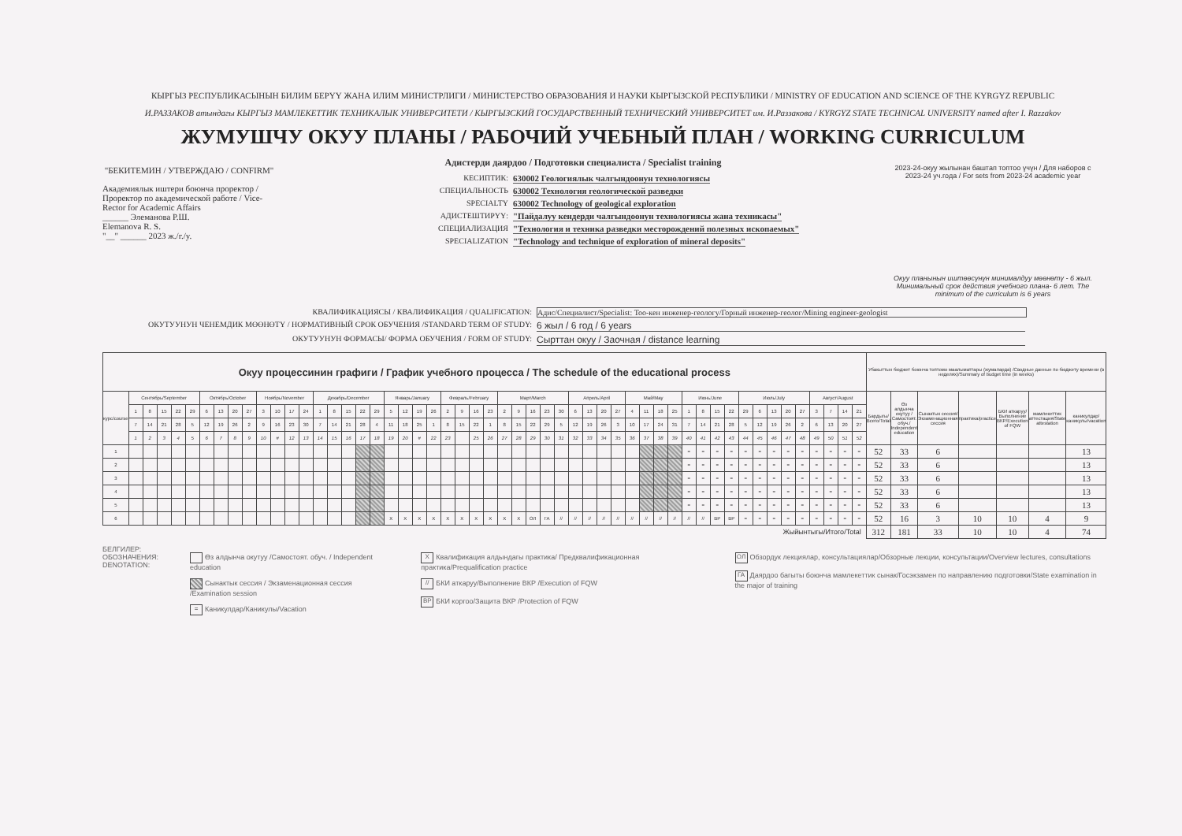КЫРГЫЗ РЕСПУБЛИКАСЫНЫН БИЛИМ БЕРҮҮ ЖАНА ИЛИМ МИНИСТРЛИГИ / МИНИСТЕРСТВО ОБРАЗОВАНИЯ И НАУКИ КЫРГЫЗСКОЙ РЕСПУБЛИКИ / MINISTRY OF EDUCATION AND SCIENCE OF THE KYRGYZ REPUBLIC
И.РАЗЗАКОВ атындагы КЫРГЫЗ МАМЛЕКЕТТИК ТЕХНИКАЛЫК УНИВЕРСИТЕТИ / КЫРГЫЗСКИЙ ГОСУДАРСТВЕННЫЙ ТЕХНИЧЕСКИЙ УНИВЕРСИТЕТ им. И.Раззакова / KYRGYZ STATE TECHNICAL UNIVERSITY named after I. Razzakov
ЖУМУШЧУ ОКУУ ПЛАНЫ / РАБОЧИЙ УЧЕБНЫЙ ПЛАН / WORKING CURRICULUM
"БЕКИТЕМИН / УТВЕРЖДАЮ / CONFIRM"
Академиялык иштери боюнча проректор / Проректор по академической работе / Vice-Rector for Academic Affairs
______ Элеманова Р.Ш.
Elemanova R. S.
"__" ______ 2023 ж./г./y.
Адистерди даярдоо / Подготовки специалиста / Specialist training
КЕСИПТИК: 630002 Геологиялык чалгындоонун технологиясы
СПЕЦИАЛЬНОСТЬ 630002 Технология геологической разведки
SPECIALTY 630002 Technology of geological exploration
АДИСТЕШТИРҮҮ: "Пайдалуу кендерди чалгындоонун технологиясы жана техникасы"
СПЕЦИАЛИЗАЦИЯ "Технология и техника разведки месторождений полезных ископаемых"
SPECIALIZATION "Technology and technique of exploration of mineral deposits"
2023-24-окуу жылынан баштап топтоо үчүн / Для наборов с 2023-24 уч.года / For sets from 2023-24 academic year
Окуу планынын иштөөсүнүн минималдуу мөөнөтү - 6 жыл. Минимальный срок действия учебного плана- 6 лет. The minimum of the curriculum is 6 years
КВАЛИФИКАЦИЯСЫ / КВАЛИФИКАЦИЯ / QUALIFICATION: Адис/Специалист/Specialist: Тоо-кен инженер-геологу/Горный инженер-геолог/Mining engineer-geologist
ОКУТУУНУН ЧЕНЕМДИК МӨӨНӨТҮ / НОРМАТИВНЫЙ СРОК ОБУЧЕНИЯ /STANDARD TERM OF STUDY: 6 жыл / 6 год / 6 years
ОКУТУУНУН ФОРМАСЫ/ ФОРМА ОБУЧЕНИЯ / FORM OF STUDY: Сырттан окуу / Заочная / distance learning
| Окуу процессинин графиги / График учебного процесса / The schedule of the educational process | | | | | | | | | | | | | | | | | | | | | | | | | | | | | | | | | | | | | | | | | | | | | | | | | | | | | Убакыттын бюджет боюнча топтомо маалыматтары (жумаларда) /Сводные данные по бюджету времени (в неделях)/Summary of budget time (in weeks) | | | | | | |
| --- | --- | --- | --- | --- | --- | --- | --- | --- | --- | --- | --- | --- | --- | --- | --- | --- | --- | --- | --- | --- | --- | --- | --- | --- | --- | --- | --- | --- | --- | --- | --- | --- | --- | --- | --- | --- | --- | --- | --- | --- | --- | --- | --- | --- | --- | --- | --- | --- | --- | --- | --- | --- | --- | --- | --- | --- | --- | --- | --- |
| курс/course | Сентябрь/September | | | | | Октябрь/October | | | | Ноябрь/November | | | | Декабрь/December | | | | | Январь/January | | | | Февраль/February | | | | Март/March | | | | | Апрель/April | | | | Май/May | | | | Июнь/June | | | | Июль/July | | | | | Август/August | | | | Бардыгы/Всего/Total | Өз алдынча окутуу /Самостоят. обуч./ Independent education | Сынактык сессия/Экзаменационная сессия | практика/practice | БКИ аткаруу/Выполнение ВКР/Execution of FQW | мамлекеттик аттестация/State attestation | каникулдар/каникулы/vacation |
| | 1 | 8 | 15 | 22 | 29 | 6 | 13 | 20 | 27 | 3 | 10 | 17 | 24 | 1 | 8 | 15 | 22 | 29 | 5 | 12 | 19 | 26 | 2 | 9 | 16 | 23 | 2 | 9 | 16 | 23 | 30 | 6 | 13 | 20 | 27 | 4 | 11 | 18 | 25 | 1 | 8 | 15 | 22 | 29 | 6 | 13 | 20 | 27 | 3 | 7 | 14 | 21 | | | | | | | |
| | 7 | 14 | 21 | 28 | 5 | 12 | 19 | 26 | 2 | 9 | 16 | 23 | 30 | 7 | 14 | 21 | 28 | 4 | 11 | 18 | 25 | 1 | 8 | 15 | 22 | 1 | 8 | 15 | 22 | 29 | 5 | 12 | 19 | 26 | 3 | 10 | 17 | 24 | 31 | 7 | 14 | 21 | 28 | 5 | 12 | 19 | 26 | 2 | 6 | 13 | 20 | 27 | | | | | | | |
| | 1 | 2 | 3 | 4 | 5 | 6 | 7 | 8 | 9 | 10 | # | 12 | 13 | 14 | 15 | 16 | 17 | 18 | 19 | 20 | # | 22 | 23 | | 25 | 26 | 27 | 28 | 29 | 30 | 31 | 32 | 33 | 34 | 35 | 36 | 37 | 38 | 39 | 40 | 41 | 42 | 43 | 44 | 45 | 46 | 47 | 48 | 49 | 50 | 51 | 52 | | | | | | | |
| 1 | | | | | | | | | | | | | | | | | | | | | | | | | | | | | | | | | | | | | | | | = | = | = | = | = | = | = | = | = | = | = | = | = | 52 | 33 | 6 | | | | 13 |
| 2 | | | | | | | | | | | | | | | | | | | | | | | | | | | | | | | | | | | | | | | | = | = | = | = | = | = | = | = | = | = | = | = | = | 52 | 33 | 6 | | | | 13 |
| 3 | | | | | | | | | | | | | | | | | | | | | | | | | | | | | | | | | | | | | | | | = | = | = | = | = | = | = | = | = | = | = | = | = | 52 | 33 | 6 | | | | 13 |
| 4 | | | | | | | | | | | | | | | | | | | | | | | | | | | | | | | | | | | | | | | | = | = | = | = | = | = | = | = | = | = | = | = | = | 52 | 33 | 6 | | | | 13 |
| 5 | | | | | | | | | | | | | | | | | | | | | | | | | | | | | | | | | | | | | | | | = | = | = | = | = | = | = | = | = | = | = | = | = | 52 | 33 | 6 | | | | 13 |
| 6 | | | | | | | | | | | | | | | | | | | X | X | X | X | X | X | X | X | X | X | ОЛ | ГА | // | // | // | // | // | // | // | // | // | // | // | ВР | ВР | = | = | = | = | = | = | = | = | = | 52 | 16 | 3 | 10 | 10 | 4 | 9 |
| Жыйынтыгы/Итого/Total | | | | | | | | | | | | | | | | | | | | | | | | | | | | | | | | | | | | | | | | | | | | | | | | | | | | | 312 | 181 | 33 | 10 | 10 | 4 | 74 |
БЕЛГИЛЕР:
ОБОЗНАЧЕНИЯ:
DENOTATION:
Өз алдынча окутуу /Самостоят. обуч. / Independent education
Сынактык сессия / Экзаменационная сессия /Examination session
= Каникулдар/Каникулы/Vacation
X Квалификация алдындагы практика/ Предквалификационная практика/Prequalification practice
// БКИ аткаруу/Выполнение ВКР /Execution of FQW
ВР БКИ коргоо/Защита ВКР /Protection of FQW
ОЛ Обзордук лекциялар, консультациялар/Обзорные лекции, консультации/Overview lectures, consultations
ГА Даярдоо багыты боюнча мамлекеттик сынак/Госэкзамен по направлению подготовки/State examination in the major of training